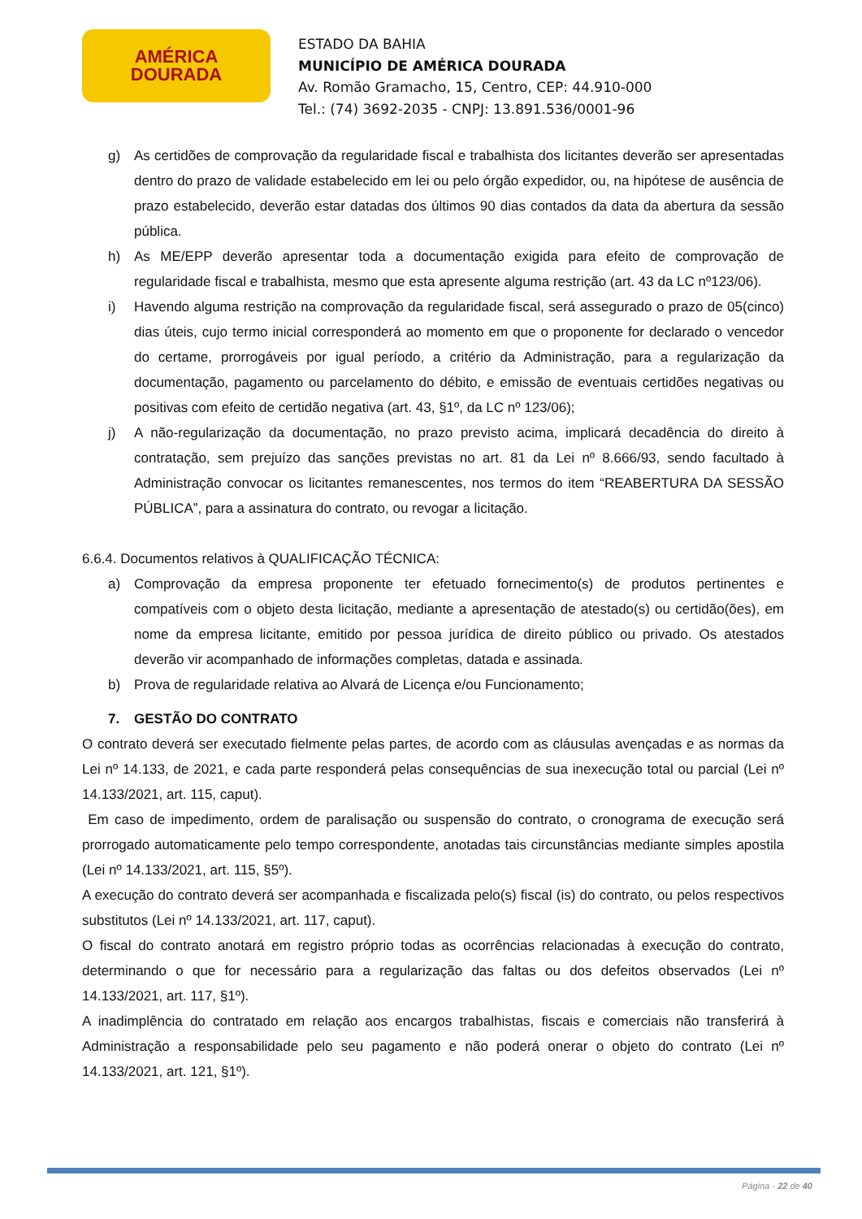AMÉRICA
DOURADA
ESTADO DA BAHIA
MUNICÍPIO DE AMÉRICA DOURADA
Av. Romão Gramacho, 15, Centro, CEP: 44.910-000
Tel.: (74) 3692-2035 - CNPJ: 13.891.536/0001-96
g) As certidões de comprovação da regularidade fiscal e trabalhista dos licitantes deverão ser apresentadas dentro do prazo de validade estabelecido em lei ou pelo órgão expedidor, ou, na hipótese de ausência de prazo estabelecido, deverão estar datadas dos últimos 90 dias contados da data da abertura da sessão pública.
h) As ME/EPP deverão apresentar toda a documentação exigida para efeito de comprovação de regularidade fiscal e trabalhista, mesmo que esta apresente alguma restrição (art. 43 da LC nº123/06).
i) Havendo alguma restrição na comprovação da regularidade fiscal, será assegurado o prazo de 05(cinco) dias úteis, cujo termo inicial corresponderá ao momento em que o proponente for declarado o vencedor do certame, prorrogáveis por igual período, a critério da Administração, para a regularização da documentação, pagamento ou parcelamento do débito, e emissão de eventuais certidões negativas ou positivas com efeito de certidão negativa (art. 43, §1º, da LC nº 123/06);
j) A não-regularização da documentação, no prazo previsto acima, implicará decadência do direito à contratação, sem prejuízo das sanções previstas no art. 81 da Lei nº 8.666/93, sendo facultado à Administração convocar os licitantes remanescentes, nos termos do item “REABERTURA DA SESSÃO PÚBLICA”, para a assinatura do contrato, ou revogar a licitação.
6.6.4. Documentos relativos à QUALIFICAÇÃO TÉCNICA:
a) Comprovação da empresa proponente ter efetuado fornecimento(s) de produtos pertinentes e compatíveis com o objeto desta licitação, mediante a apresentação de atestado(s) ou certidão(ões), em nome da empresa licitante, emitido por pessoa jurídica de direito público ou privado. Os atestados deverão vir acompanhado de informações completas, datada e assinada.
b) Prova de regularidade relativa ao Alvará de Licença e/ou Funcionamento;
7. GESTÃO DO CONTRATO
O contrato deverá ser executado fielmente pelas partes, de acordo com as cláusulas avençadas e as normas da Lei nº 14.133, de 2021, e cada parte responderá pelas consequências de sua inexecução total ou parcial (Lei nº 14.133/2021, art. 115, caput).
Em caso de impedimento, ordem de paralisação ou suspensão do contrato, o cronograma de execução será prorrogado automaticamente pelo tempo correspondente, anotadas tais circunstâncias mediante simples apostila (Lei nº 14.133/2021, art. 115, §5º).
A execução do contrato deverá ser acompanhada e fiscalizada pelo(s) fiscal (is) do contrato, ou pelos respectivos substitutos (Lei nº 14.133/2021, art. 117, caput).
O fiscal do contrato anotará em registro próprio todas as ocorrências relacionadas à execução do contrato, determinando o que for necessário para a regularização das faltas ou dos defeitos observados (Lei nº 14.133/2021, art. 117, §1º).
A inadimplência do contratado em relação aos encargos trabalhistas, fiscais e comerciais não transferirá à Administração a responsabilidade pelo seu pagamento e não poderá onerar o objeto do contrato (Lei nº 14.133/2021, art. 121, §1º).
Página - 22 de 40